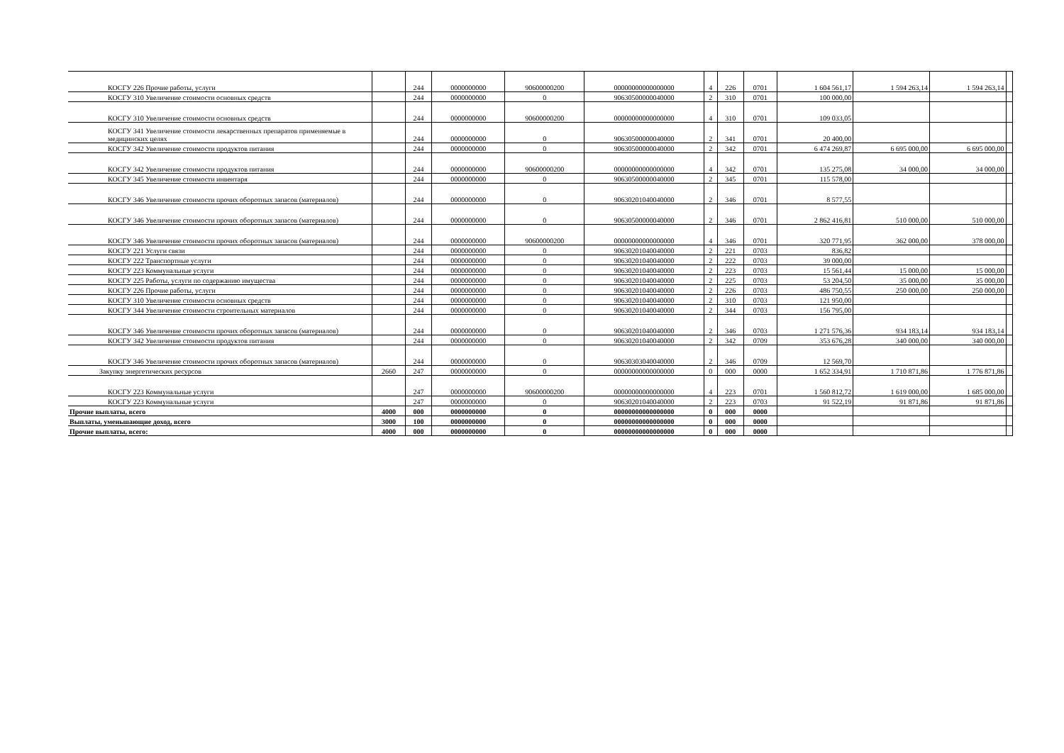| КОСГУ 226 Прочие работы, услуги | | 244 | 0000000000 | 90600000200 | 00000000000000000 | 4 | 226 | 0701 | 1 604 561,17 | 1 594 263,14 | 1 594 263,14 | |
| КОСГУ 310 Увеличение стоимости основных средств | | 244 | 0000000000 | 0 | 90630500000040000 | 2 | 310 | 0701 | 100 000,00 | | | |
| КОСГУ 310 Увеличение стоимости основных средств | | 244 | 0000000000 | 90600000200 | 00000000000000000 | 4 | 310 | 0701 | 109 033,05 | | | |
| КОСГУ 341 Увеличение стоимости лекарственных препаратов применяемые в медицинских целях | | 244 | 0000000000 | 0 | 90630500000040000 | 2 | 341 | 0701 | 20 400,00 | | | |
| КОСГУ 342 Увеличение стоимости продуктов питания | | 244 | 0000000000 | 0 | 90630500000040000 | 2 | 342 | 0701 | 6 474 269,87 | 6 695 000,00 | 6 695 000,00 | |
| КОСГУ 342 Увеличение стоимости продуктов питания | | 244 | 0000000000 | 90600000200 | 00000000000000000 | 4 | 342 | 0701 | 135 275,08 | 34 000,00 | 34 000,00 | |
| КОСГУ 345 Увеличение стоимости инвентаря | | 244 | 0000000000 | 0 | 90630500000040000 | 2 | 345 | 0701 | 115 578,00 | | | |
| КОСГУ 346 Увеличение стоимости прочих оборотных запасов (материалов) | | 244 | 0000000000 | 0 | 90630201040040000 | 2 | 346 | 0701 | 8 577,55 | | | |
| КОСГУ 346 Увеличение стоимости прочих оборотных запасов (материалов) | | 244 | 0000000000 | 0 | 90630500000040000 | 2 | 346 | 0701 | 2 862 416,81 | 510 000,00 | 510 000,00 | |
| КОСГУ 346 Увеличение стоимости прочих оборотных запасов (материалов) | | 244 | 0000000000 | 90600000200 | 00000000000000000 | 4 | 346 | 0701 | 320 771,95 | 362 000,00 | 378 000,00 | |
| КОСГУ 221 Услуги связи | | 244 | 0000000000 | 0 | 90630201040040000 | 2 | 221 | 0703 | 836,82 | | | |
| КОСГУ 222 Транспортные услуги | | 244 | 0000000000 | 0 | 90630201040040000 | 2 | 222 | 0703 | 39 000,00 | | | |
| КОСГУ 223 Коммунальные услуги | | 244 | 0000000000 | 0 | 90630201040040000 | 2 | 223 | 0703 | 15 561,44 | 15 000,00 | 15 000,00 | |
| КОСГУ 225 Работы, услуги по содержанию имущества | | 244 | 0000000000 | 0 | 90630201040040000 | 2 | 225 | 0703 | 53 204,50 | 35 000,00 | 35 000,00 | |
| КОСГУ 226 Прочие работы, услуги | | 244 | 0000000000 | 0 | 90630201040040000 | 2 | 226 | 0703 | 486 750,55 | 250 000,00 | 250 000,00 | |
| КОСГУ 310 Увеличение стоимости основных средств | | 244 | 0000000000 | 0 | 90630201040040000 | 2 | 310 | 0703 | 121 950,00 | | | |
| КОСГУ 344 Увеличение стоимости строительных материалов | | 244 | 0000000000 | 0 | 90630201040040000 | 2 | 344 | 0703 | 156 795,00 | | | |
| КОСГУ 346 Увеличение стоимости прочих оборотных запасов (материалов) | | 244 | 0000000000 | 0 | 90630201040040000 | 2 | 346 | 0703 | 1 271 576,36 | 934 183,14 | 934 183,14 | |
| КОСГУ 342 Увеличение стоимости продуктов питания | | 244 | 0000000000 | 0 | 90630201040040000 | 2 | 342 | 0709 | 353 676,28 | 340 000,00 | 340 000,00 | |
| КОСГУ 346 Увеличение стоимости прочих оборотных запасов (материалов) | | 244 | 0000000000 | 0 | 90630303040040000 | 2 | 346 | 0709 | 12 569,70 | | | |
| Закупку энергетических ресурсов | 2660 | 247 | 0000000000 | 0 | 00000000000000000 | 0 | 000 | 0000 | 1 652 334,91 | 1 710 871,86 | 1 776 871,86 | |
| КОСГУ 223 Коммунальные услуги | | 247 | 0000000000 | 90600000200 | 00000000000000000 | 4 | 223 | 0701 | 1 560 812,72 | 1 619 000,00 | 1 685 000,00 | |
| КОСГУ 223 Коммунальные услуги | | 247 | 0000000000 | 0 | 90630201040040000 | 2 | 223 | 0703 | 91 522,19 | 91 871,86 | 91 871,86 | |
| Прочие выплаты, всего | 4000 | 000 | 0000000000 | 0 | 00000000000000000 | 0 | 000 | 0000 | | | | |
| Выплаты, уменьшающие доход, всего | 3000 | 100 | 0000000000 | 0 | 00000000000000000 | 0 | 000 | 0000 | | | | |
| Прочие выплаты, всего: | 4000 | 000 | 0000000000 | 0 | 00000000000000000 | 0 | 000 | 0000 | | | | |